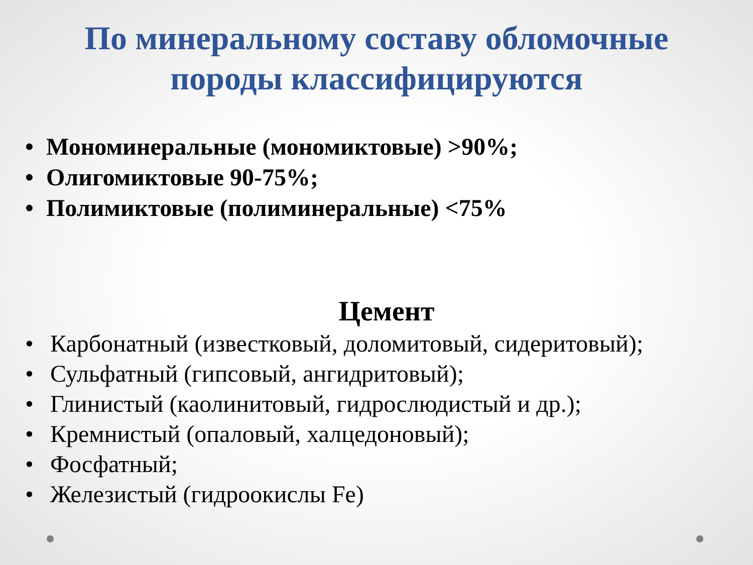По минеральному составу обломочные породы классифицируются
• Мономинеральные (мономиктовые) >90%;
• Олигомиктовые 90-75%;
• Полимиктовые (полиминеральные) <75%
Цемент
• Карбонатный (известковый, доломитовый, сидеритовый);
• Сульфатный (гипсовый, ангидритовый);
• Глинистый (каолинитовый, гидрослюдистый и др.);
• Кремнистый (опаловый, халцедоновый);
• Фосфатный;
• Железистый (гидроокислы Fe)